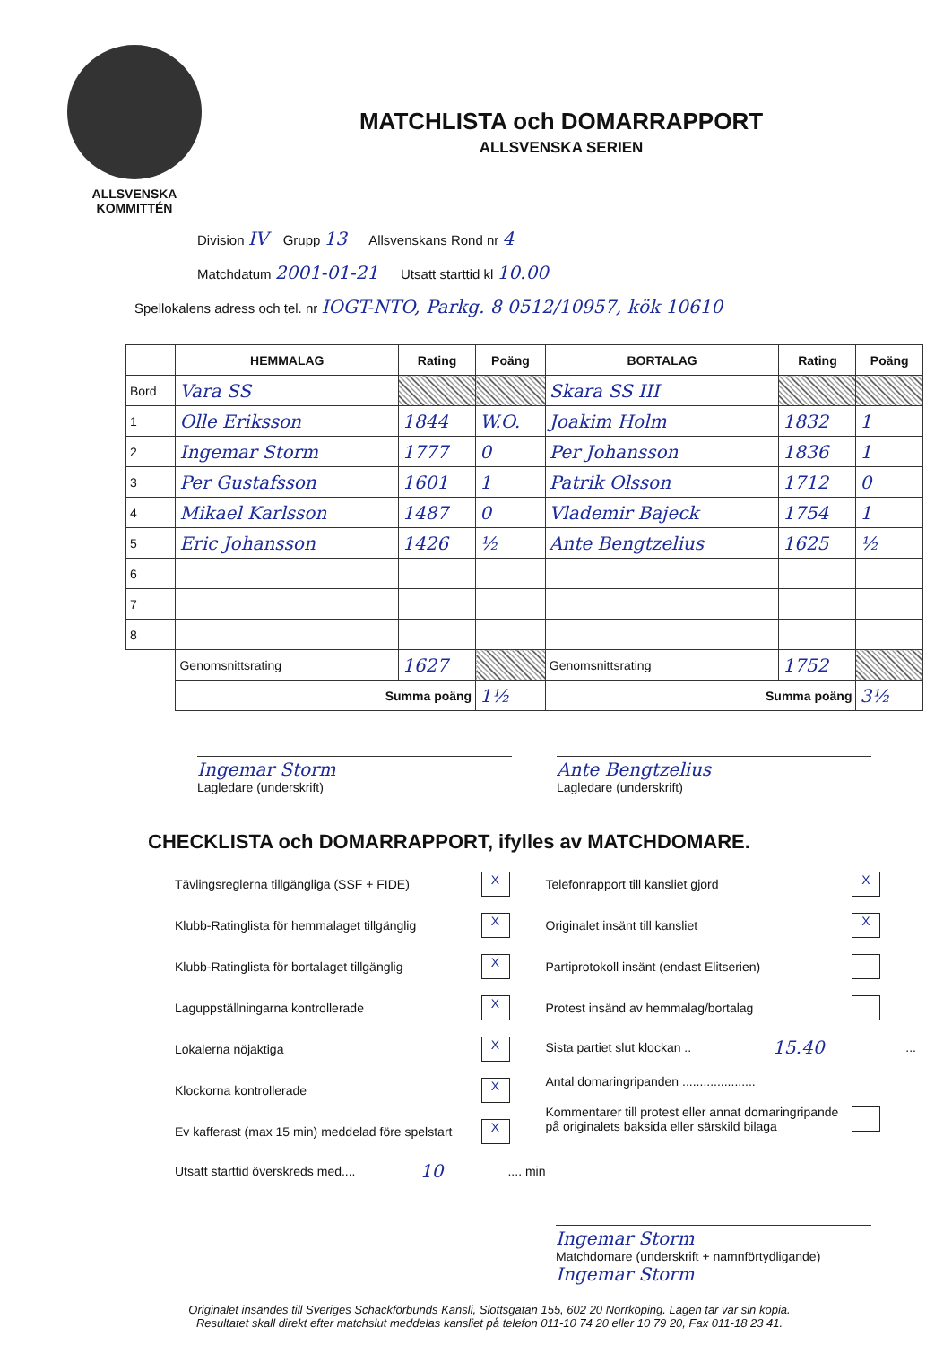ALLSVENSKA
KOMMITTÉN
MATCHLISTA och DOMARRAPPORT
ALLSVENSKA SERIEN
Division IV Grupp 13 Allsvenskans Rond nr 4
Matchdatum 2001-01-21 Utsatt starttid kl 10.00
Spellokalens adress och tel. nr IOGT-NTO, Parkg. 8 0512/10957, kök 10610
| | HEMMALAG | Rating | Poäng | BORTALAG | Rating | Poäng |
| --- | --- | --- | --- | --- | --- | --- |
| Bord | Vara SS | | | Skara SS III | | |
| 1 | Olle Eriksson | 1844 | W.O. | Joakim Holm | 1832 | 1 |
| 2 | Ingemar Storm | 1777 | 0 | Per Johansson | 1836 | 1 |
| 3 | Per Gustafsson | 1601 | 1 | Patrik Olsson | 1712 | 0 |
| 4 | Mikael Karlsson | 1487 | 0 | Vlademir Bajeck | 1754 | 1 |
| 5 | Eric Johansson | 1426 | ½ | Ante Bengtzelius | 1625 | ½ |
| 6 | | | | | | |
| 7 | | | | | | |
| 8 | | | | | | |
| | Genomsnittsrating | 1627 | | Genomsnittsrating | 1752 | |
| | Summa poäng | | 1½ | Summa poäng | | 3½ |
Ingemar Storm
Lagledare (underskrift)
Ante Bengtzelius
Lagledare (underskrift)
CHECKLISTA och DOMARRAPPORT, ifylles av MATCHDOMARE.
Tävlingsreglerna tillgängliga (SSF + FIDE) X
Klubb-Ratinglista för hemmalaget tillgänglig X
Klubb-Ratinglista för bortalaget tillgänglig X
Laguppställningarna kontrollerade X
Lokalerna nöjaktiga X
Klockorna kontrollerade X
Ev kafferast (max 15 min) meddelad före spelstart X
Utsatt starttid överskreds med.... 10.... min
Telefonrapport till kansliet gjord X
Originalet insänt till kansliet X
Partiprotokoll insänt (endast Elitserien)
Protest insänd av hemmalag/bortalag
Sista partiet slut klockan .. 15.40...
Antal domaringripanden .....................
Kommentarer till protest eller annat domaringripande
på originalets baksida eller särskild bilaga
Ingemar Storm
Matchdomare (underskrift + namnförtydligande)
Ingemar Storm
Originalet insändes till Sveriges Schackförbunds Kansli, Slottsgatan 155, 602 20 Norrköping. Lagen tar var sin kopia.
Resultatet skall direkt efter matchslut meddelas kansliet på telefon 011-10 74 20 eller 10 79 20, Fax 011-18 23 41.